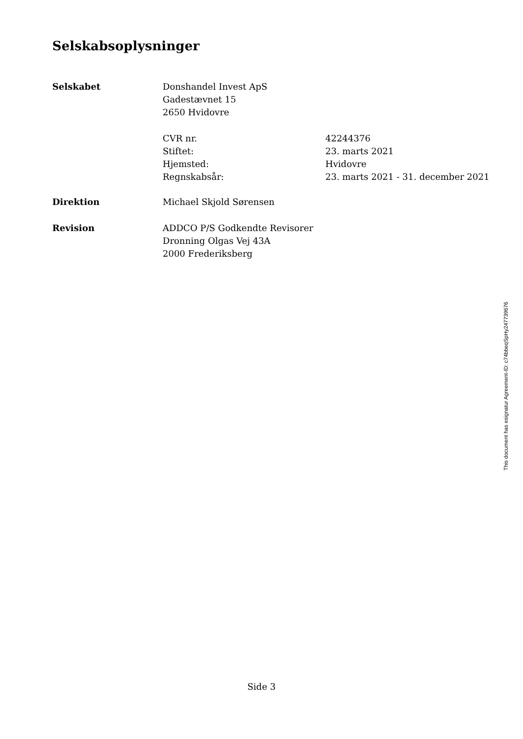Selskabsoplysninger
Selskabet Donshandel Invest ApS
Gadestævnet 15
2650 Hvidovre
CVR nr.
Stiftet:
Hjemsted:
Regnskabsår:
42244376
23. marts 2021
Hvidovre
23. marts 2021 - 31. december 2021
Direktion Michael Skjold Sørensen
Revision ADDCO P/S Godkendte Revisorer
Dronning Olgas Vej 43A
2000 Frederiksberg
This document has esignatur Agreement-ID: c74bbeqSpHy247739676
Side 3